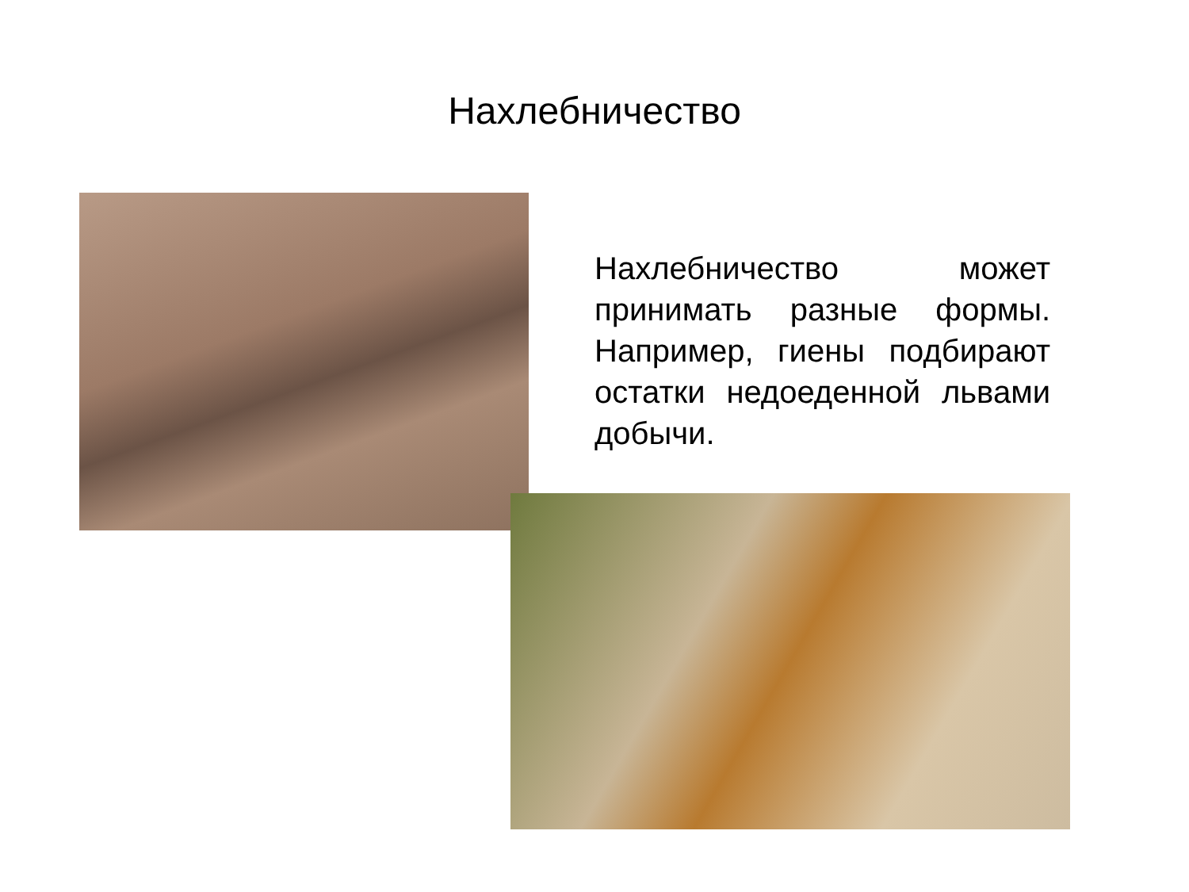Нахлебничество
Нахлебничество может принимать разные формы. Например, гиены подбирают остатки недоеденной львами добычи.